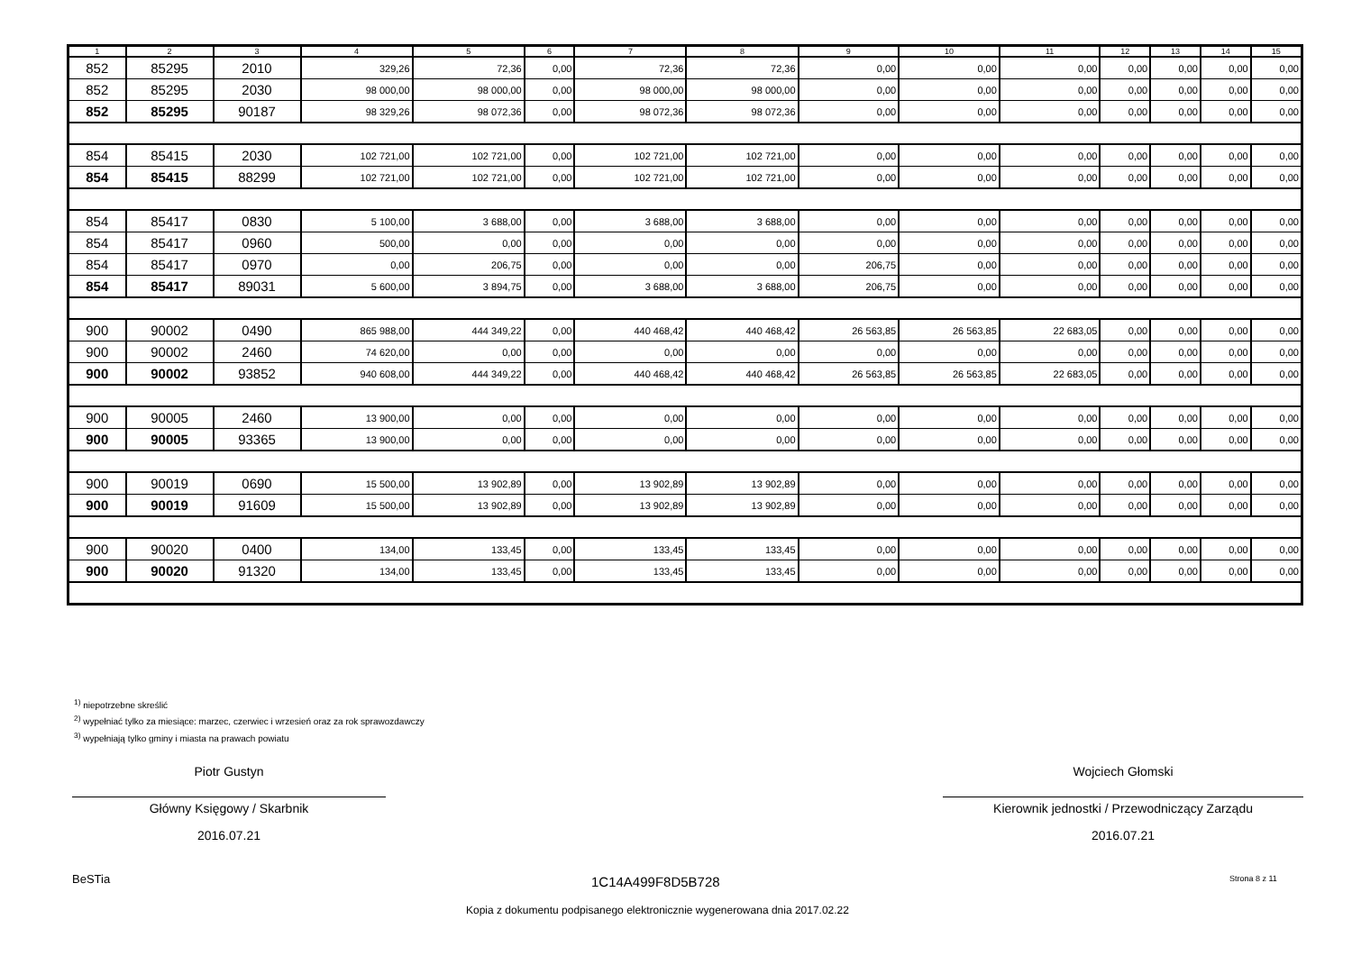| 1 | 2 | 3 | 4 | 5 | 6 | 7 | 8 | 9 | 10 | 11 | 12 | 13 | 14 | 15 |
| --- | --- | --- | --- | --- | --- | --- | --- | --- | --- | --- | --- | --- | --- | --- |
| 852 | 85295 | 2010 | 329,26 | 72,36 | 0,00 | 72,36 | 72,36 | 0,00 | 0,00 | 0,00 | 0,00 | 0,00 | 0,00 | 0,00 |
| 852 | 85295 | 2030 | 98 000,00 | 98 000,00 | 0,00 | 98 000,00 | 98 000,00 | 0,00 | 0,00 | 0,00 | 0,00 | 0,00 | 0,00 | 0,00 |
| 852 | 85295 | 90187 | 98 329,26 | 98 072,36 | 0,00 | 98 072,36 | 98 072,36 | 0,00 | 0,00 | 0,00 | 0,00 | 0,00 | 0,00 | 0,00 |
| 854 | 85415 | 2030 | 102 721,00 | 102 721,00 | 0,00 | 102 721,00 | 102 721,00 | 0,00 | 0,00 | 0,00 | 0,00 | 0,00 | 0,00 | 0,00 |
| 854 | 85415 | 88299 | 102 721,00 | 102 721,00 | 0,00 | 102 721,00 | 102 721,00 | 0,00 | 0,00 | 0,00 | 0,00 | 0,00 | 0,00 | 0,00 |
| 854 | 85417 | 0830 | 5 100,00 | 3 688,00 | 0,00 | 3 688,00 | 3 688,00 | 0,00 | 0,00 | 0,00 | 0,00 | 0,00 | 0,00 | 0,00 |
| 854 | 85417 | 0960 | 500,00 | 0,00 | 0,00 | 0,00 | 0,00 | 0,00 | 0,00 | 0,00 | 0,00 | 0,00 | 0,00 | 0,00 |
| 854 | 85417 | 0970 | 0,00 | 206,75 | 0,00 | 0,00 | 0,00 | 206,75 | 0,00 | 0,00 | 0,00 | 0,00 | 0,00 | 0,00 |
| 854 | 85417 | 89031 | 5 600,00 | 3 894,75 | 0,00 | 3 688,00 | 3 688,00 | 206,75 | 0,00 | 0,00 | 0,00 | 0,00 | 0,00 | 0,00 |
| 900 | 90002 | 0490 | 865 988,00 | 444 349,22 | 0,00 | 440 468,42 | 440 468,42 | 26 563,85 | 26 563,85 | 22 683,05 | 0,00 | 0,00 | 0,00 | 0,00 |
| 900 | 90002 | 2460 | 74 620,00 | 0,00 | 0,00 | 0,00 | 0,00 | 0,00 | 0,00 | 0,00 | 0,00 | 0,00 | 0,00 | 0,00 |
| 900 | 90002 | 93852 | 940 608,00 | 444 349,22 | 0,00 | 440 468,42 | 440 468,42 | 26 563,85 | 26 563,85 | 22 683,05 | 0,00 | 0,00 | 0,00 | 0,00 |
| 900 | 90005 | 2460 | 13 900,00 | 0,00 | 0,00 | 0,00 | 0,00 | 0,00 | 0,00 | 0,00 | 0,00 | 0,00 | 0,00 | 0,00 |
| 900 | 90005 | 93365 | 13 900,00 | 0,00 | 0,00 | 0,00 | 0,00 | 0,00 | 0,00 | 0,00 | 0,00 | 0,00 | 0,00 | 0,00 |
| 900 | 90019 | 0690 | 15 500,00 | 13 902,89 | 0,00 | 13 902,89 | 13 902,89 | 0,00 | 0,00 | 0,00 | 0,00 | 0,00 | 0,00 | 0,00 |
| 900 | 90019 | 91609 | 15 500,00 | 13 902,89 | 0,00 | 13 902,89 | 13 902,89 | 0,00 | 0,00 | 0,00 | 0,00 | 0,00 | 0,00 | 0,00 |
| 900 | 90020 | 0400 | 134,00 | 133,45 | 0,00 | 133,45 | 133,45 | 0,00 | 0,00 | 0,00 | 0,00 | 0,00 | 0,00 | 0,00 |
| 900 | 90020 | 91320 | 134,00 | 133,45 | 0,00 | 133,45 | 133,45 | 0,00 | 0,00 | 0,00 | 0,00 | 0,00 | 0,00 | 0,00 |
<sup>1)</sup> niepotrzebne skreślić
<sup>2)</sup> wypełniać tylko za miesiące: marzec, czerwiec i wrzesień oraz za rok sprawozdawczy
<sup>3)</sup> wypełniają tylko gminy i miasta na prawach powiatu
Piotr Gustyn
Główny Księgowy / Skarbnik
2016.07.21
Wojciech Głomski
Kierownik jednostki / Przewodniczący Zarządu
2016.07.21
BeSTia 1C14A499F8D5B728 Strona 8 z 11
Kopia z dokumentu podpisanego elektronicznie wygenerowana dnia 2017.02.22